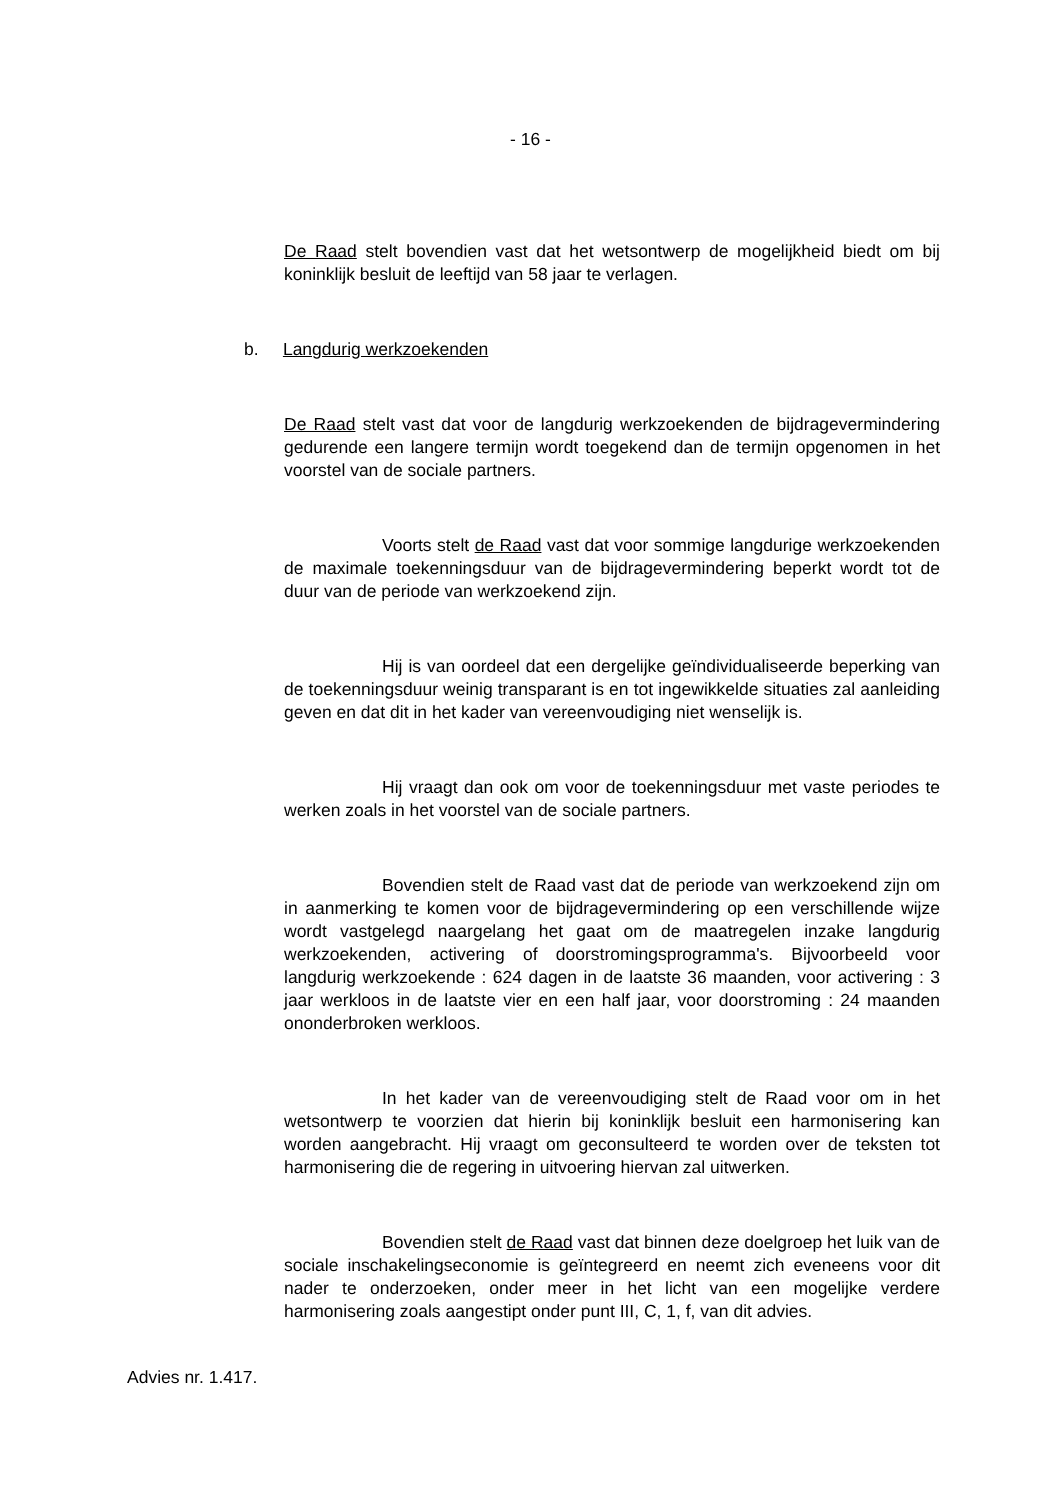- 16 -
De Raad stelt bovendien vast dat het wetsontwerp de mogelijkheid biedt om bij koninklijk besluit de leeftijd van 58 jaar te verlagen.
b. Langdurig werkzoekenden
De Raad stelt vast dat voor de langdurig werkzoekenden de bijdragevermindering gedurende een langere termijn wordt toegekend dan de termijn opgenomen in het voorstel van de sociale partners.
Voorts stelt de Raad vast dat voor sommige langdurige werkzoekenden de maximale toekenningsduur van de bijdragevermindering beperkt wordt tot de duur van de periode van werkzoekend zijn.
Hij is van oordeel dat een dergelijke geïndividualiseerde beperking van de toekenningsduur weinig transparant is en tot ingewikkelde situaties zal aanleiding geven en dat dit in het kader van vereenvoudiging niet wenselijk is.
Hij vraagt dan ook om voor de toekenningsduur met vaste periodes te werken zoals in het voorstel van de sociale partners.
Bovendien stelt de Raad vast dat de periode van werkzoekend zijn om in aanmerking te komen voor de bijdragevermindering op een verschillende wijze wordt vastgelegd naargelang het gaat om de maatregelen inzake langdurig werkzoekenden, activering of doorstromingsprogramma's. Bijvoorbeeld voor langdurig werkzoekende : 624 dagen in de laatste 36 maanden, voor activering : 3 jaar werkloos in de laatste vier en een half jaar, voor doorstroming : 24 maanden ononderbroken werkloos.
In het kader van de vereenvoudiging stelt de Raad voor om in het wetsontwerp te voorzien dat hierin bij koninklijk besluit een harmonisering kan worden aangebracht. Hij vraagt om geconsulteerd te worden over de teksten tot harmonisering die de regering in uitvoering hiervan zal uitwerken.
Bovendien stelt de Raad vast dat binnen deze doelgroep het luik van de sociale inschakelingseconomie is geïntegreerd en neemt zich eveneens voor dit nader te onderzoeken, onder meer in het licht van een mogelijke verdere harmonisering zoals aangestipt onder punt III, C, 1, f, van dit advies.
Advies nr. 1.417.